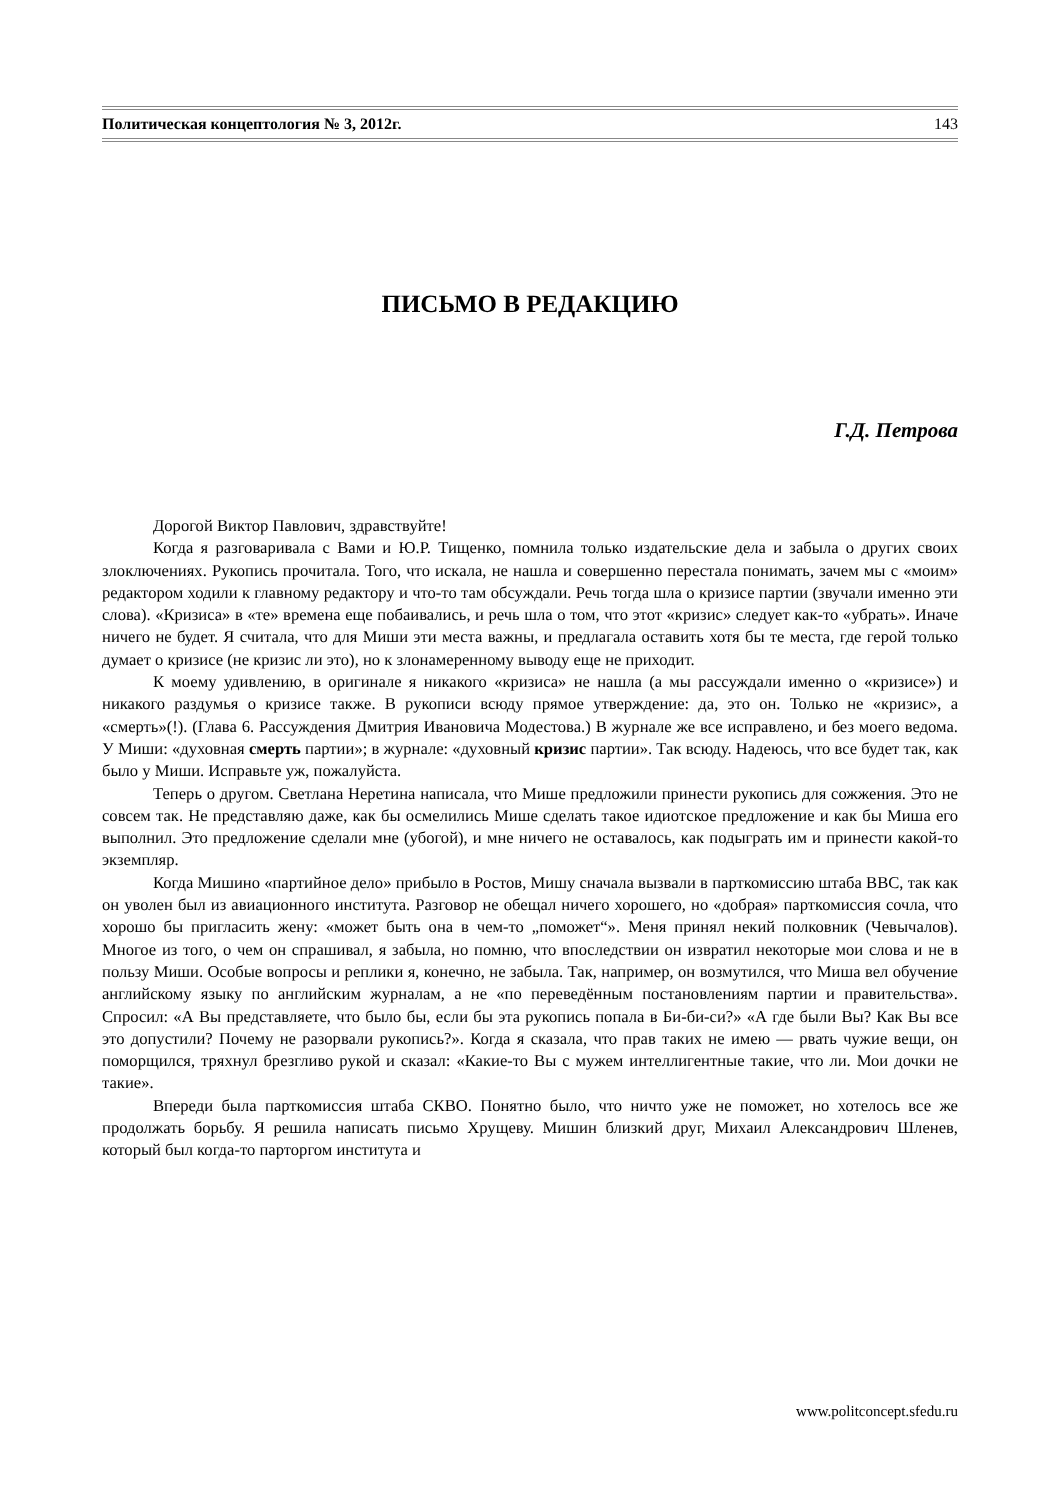Политическая концептология № 3, 2012г. 143
ПИСЬМО В РЕДАКЦИЮ
Г.Д. Петрова
Дорогой Виктор Павлович, здравствуйте!
Когда я разговаривала с Вами и Ю.Р. Тищенко, помнила только издательские дела и забыла о других своих злоключениях. Рукопись прочитала. Того, что искала, не нашла и совершенно перестала понимать, зачем мы с «моим» редактором ходили к главному редактору и что-то там обсуждали. Речь тогда шла о кризисе партии (звучали именно эти слова). «Кризиса» в «те» времена еще побаивались, и речь шла о том, что этот «кризис» следует как-то «убрать». Иначе ничего не будет. Я считала, что для Миши эти места важны, и предлагала оставить хотя бы те места, где герой только думает о кризисе (не кризис ли это), но к злонамеренному выводу еще не приходит.
К моему удивлению, в оригинале я никакого «кризиса» не нашла (а мы рассуждали именно о «кризисе») и никакого раздумья о кризисе также. В рукописи всюду прямое утверждение: да, это он. Только не «кризис», а «смерть»(!). (Глава 6. Рассуждения Дмитрия Ивановича Модестова.) В журнале же все исправлено, и без моего ведома. У Миши: «духовная смерть партии»; в журнале: «духовный кризис партии». Так всюду. Надеюсь, что все будет так, как было у Миши. Исправьте уж, пожалуйста.
Теперь о другом. Светлана Неретина написала, что Мише предложили принести рукопись для сожжения. Это не совсем так. Не представляю даже, как бы осмелились Мише сделать такое идиотское предложение и как бы Миша его выполнил. Это предложение сделали мне (убогой), и мне ничего не оставалось, как подыграть им и принести какой-то экземпляр.
Когда Мишино «партийное дело» прибыло в Ростов, Мишу сначала вызвали в парткомиссию штаба ВВС, так как он уволен был из авиационного института. Разговор не обещал ничего хорошего, но «добрая» парткомиссия сочла, что хорошо бы пригласить жену: «может быть она в чем-то „поможет“». Меня принял некий полковник (Чевычалов). Многое из того, о чем он спрашивал, я забыла, но помню, что впоследствии он извратил некоторые мои слова и не в пользу Миши. Особые вопросы и реплики я, конечно, не забыла. Так, например, он возмутился, что Миша вел обучение английскому языку по английским журналам, а не «по переведённым постановлениям партии и правительства». Спросил: «А Вы представляете, что было бы, если бы эта рукопись попала в Би-би-си?» «А где были Вы? Как Вы все это допустили? Почему не разорвали рукопись?». Когда я сказала, что прав таких не имею — рвать чужие вещи, он поморщился, тряхнул брезгливо рукой и сказал: «Какие-то Вы с мужем интеллигентные такие, что ли. Мои дочки не такие».
Впереди была парткомиссия штаба СКВО. Понятно было, что ничто уже не поможет, но хотелось все же продолжать борьбу. Я решила написать письмо Хрущеву. Мишин близкий друг, Михаил Александрович Шленев, который был когда-то парторгом института и
www.politconcept.sfedu.ru